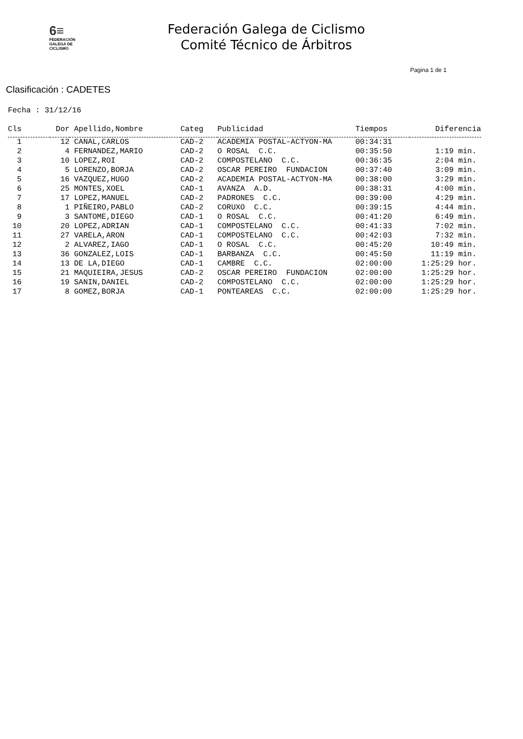6≡
FEDERACIÓN
GALEGA DE
CICLISMO
Federación Galega de Ciclismo
Comité Técnico de Árbitros
Pagina 1 de 1
Clasificación : CADETES
Fecha : 31/12/16
| Cls | Dor | Apellido,Nombre | Categ | Publicidad | Tiempos | Diferencia |
| --- | --- | --- | --- | --- | --- | --- |
| 1 | 12 | CANAL,CARLOS | CAD-2 | ACADEMIA POSTAL-ACTYON-MA | 00:34:31 | |
| 2 | 4 | FERNANDEZ,MARIO | CAD-2 | O ROSAL C.C. | 00:35:50 | 1:19 min. |
| 3 | 10 | LOPEZ,ROI | CAD-2 | COMPOSTELANO C.C. | 00:36:35 | 2:04 min. |
| 4 | 5 | LORENZO,BORJA | CAD-2 | OSCAR PEREIRO FUNDACION | 00:37:40 | 3:09 min. |
| 5 | 16 | VAZQUEZ,HUGO | CAD-2 | ACADEMIA POSTAL-ACTYON-MA | 00:38:00 | 3:29 min. |
| 6 | 25 | MONTES,XOEL | CAD-1 | AVANZA A.D. | 00:38:31 | 4:00 min. |
| 7 | 17 | LOPEZ,MANUEL | CAD-2 | PADRONES C.C. | 00:39:00 | 4:29 min. |
| 8 | 1 | PIÑEIRO,PABLO | CAD-2 | CORUXO C.C. | 00:39:15 | 4:44 min. |
| 9 | 3 | SANTOME,DIEGO | CAD-1 | O ROSAL C.C. | 00:41:20 | 6:49 min. |
| 10 | 20 | LOPEZ,ADRIAN | CAD-1 | COMPOSTELANO C.C. | 00:41:33 | 7:02 min. |
| 11 | 27 | VARELA,ARON | CAD-1 | COMPOSTELANO C.C. | 00:42:03 | 7:32 min. |
| 12 | 2 | ALVAREZ,IAGO | CAD-1 | O ROSAL C.C. | 00:45:20 | 10:49 min. |
| 13 | 36 | GONZALEZ,LOIS | CAD-1 | BARBANZA C.C. | 00:45:50 | 11:19 min. |
| 14 | 13 | DE LA,DIEGO | CAD-1 | CAMBRE C.C. | 02:00:00 | 1:25:29 hor. |
| 15 | 21 | MAQUIEIRA,JESUS | CAD-2 | OSCAR PEREIRO FUNDACION | 02:00:00 | 1:25:29 hor. |
| 16 | 19 | SANIN,DANIEL | CAD-2 | COMPOSTELANO C.C. | 02:00:00 | 1:25:29 hor. |
| 17 | 8 | GOMEZ,BORJA | CAD-1 | PONTEAREAS C.C. | 02:00:00 | 1:25:29 hor. |